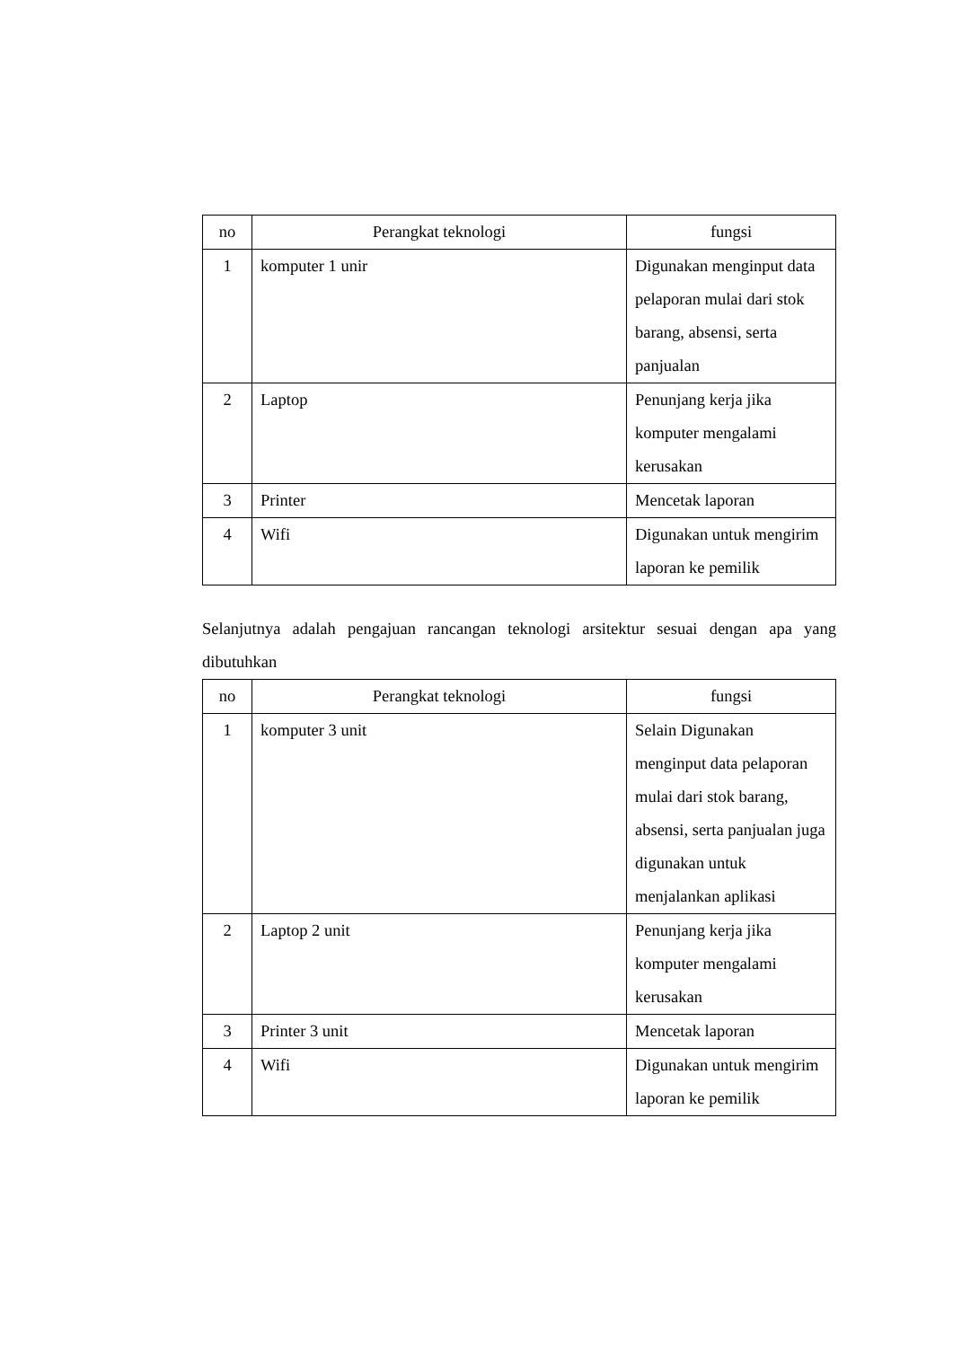| no | Perangkat teknologi | fungsi |
| --- | --- | --- |
| 1 | komputer 1 unir | Digunakan menginput data pelaporan mulai dari stok barang, absensi, serta panjualan |
| 2 | Laptop | Penunjang kerja jika komputer mengalami kerusakan |
| 3 | Printer | Mencetak laporan |
| 4 | Wifi | Digunakan untuk mengirim laporan ke pemilik |
Selanjutnya adalah pengajuan rancangan teknologi arsitektur sesuai dengan apa yang dibutuhkan
| no | Perangkat teknologi | fungsi |
| --- | --- | --- |
| 1 | komputer 3 unit | Selain Digunakan menginput data pelaporan mulai dari stok barang, absensi, serta panjualan juga digunakan untuk menjalankan aplikasi |
| 2 | Laptop 2 unit | Penunjang kerja jika komputer mengalami kerusakan |
| 3 | Printer 3 unit | Mencetak laporan |
| 4 | Wifi | Digunakan untuk mengirim laporan ke pemilik |